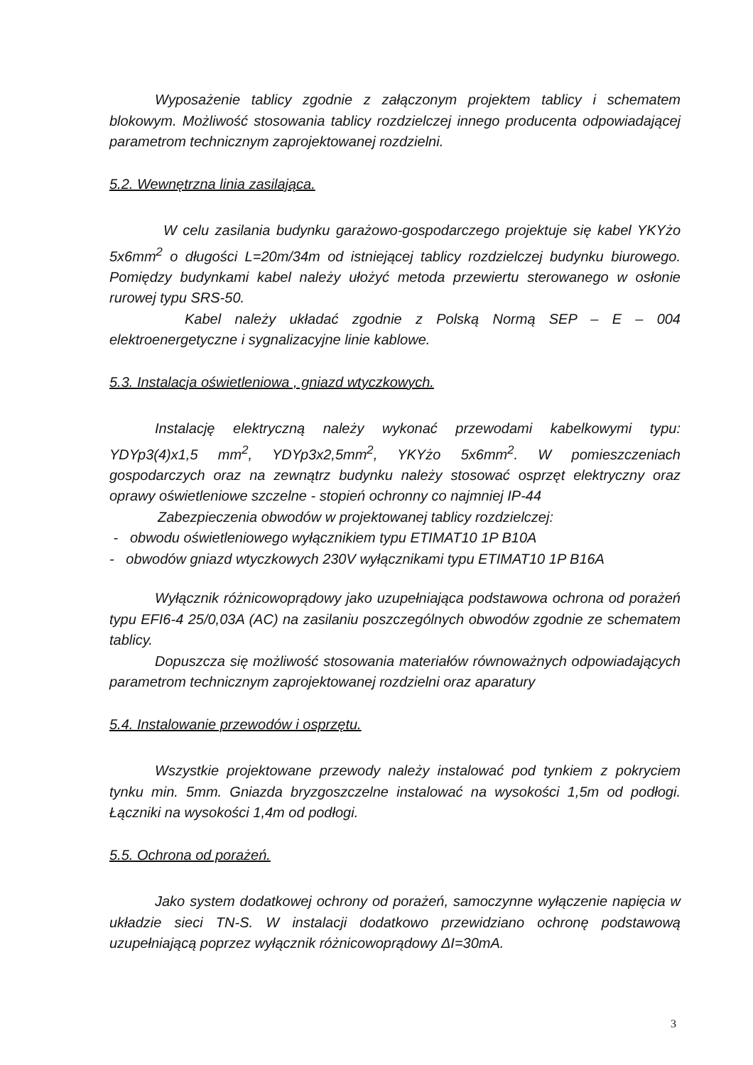Wyposażenie tablicy zgodnie z załączonym projektem tablicy i schematem blokowym. Możliwość stosowania tablicy rozdzielczej innego producenta odpowiadającej parametrom technicznym zaprojektowanej rozdzielni.
5.2. Wewnętrzna linia zasilająca.
W celu zasilania budynku garażowo-gospodarczego projektuje się kabel YKYżo 5x6mm<sup>2</sup> o długości L=20m/34m od istniejącej tablicy rozdzielczej budynku biurowego. Pomiędzy budynkami kabel należy ułożyć metoda przewiertu sterowanego w osłonie rurowej typu SRS-50.
Kabel należy układać zgodnie z Polską Normą SEP – E – 004 elektroenergetyczne i sygnalizacyjne linie kablowe.
5.3. Instalacja oświetleniowa , gniazd wtyczkowych.
Instalację elektryczną należy wykonać przewodami kabelkowymi typu: YDYp3(4)x1,5 mm<sup>2</sup>, YDYp3x2,5mm<sup>2</sup>, YKYżo 5x6mm<sup>2</sup>. W pomieszczeniach gospodarczych oraz na zewnątrz budynku należy stosować osprzęt elektryczny oraz oprawy oświetleniowe szczelne - stopień ochronny co najmniej IP-44
Zabezpieczenia obwodów w projektowanej tablicy rozdzielczej:
- obwodu oświetleniowego wyłącznikiem typu ETIMAT10 1P B10A
- obwodów gniazd wtyczkowych 230V wyłącznikami typu ETIMAT10 1P B16A
Wyłącznik różnicowoprądowy jako uzupełniająca podstawowa ochrona od porażeń typu EFI6-4 25/0,03A (AC) na zasilaniu poszczególnych obwodów zgodnie ze schematem tablicy.
Dopuszcza się możliwość stosowania materiałów równoważnych odpowiadających parametrom technicznym zaprojektowanej rozdzielni oraz aparatury
5.4. Instalowanie przewodów i osprzętu.
Wszystkie projektowane przewody należy instalować pod tynkiem z pokryciem tynku min. 5mm. Gniazda bryzgoszczelne instalować na wysokości 1,5m od podłogi. Łączniki na wysokości 1,4m od podłogi.
5.5. Ochrona od porażeń.
Jako system dodatkowej ochrony od porażeń, samoczynne wyłączenie napięcia w układzie sieci TN-S. W instalacji dodatkowo przewidziano ochronę podstawową uzupełniającą poprzez wyłącznik różnicowoprądowy ΔI=30mA.
3